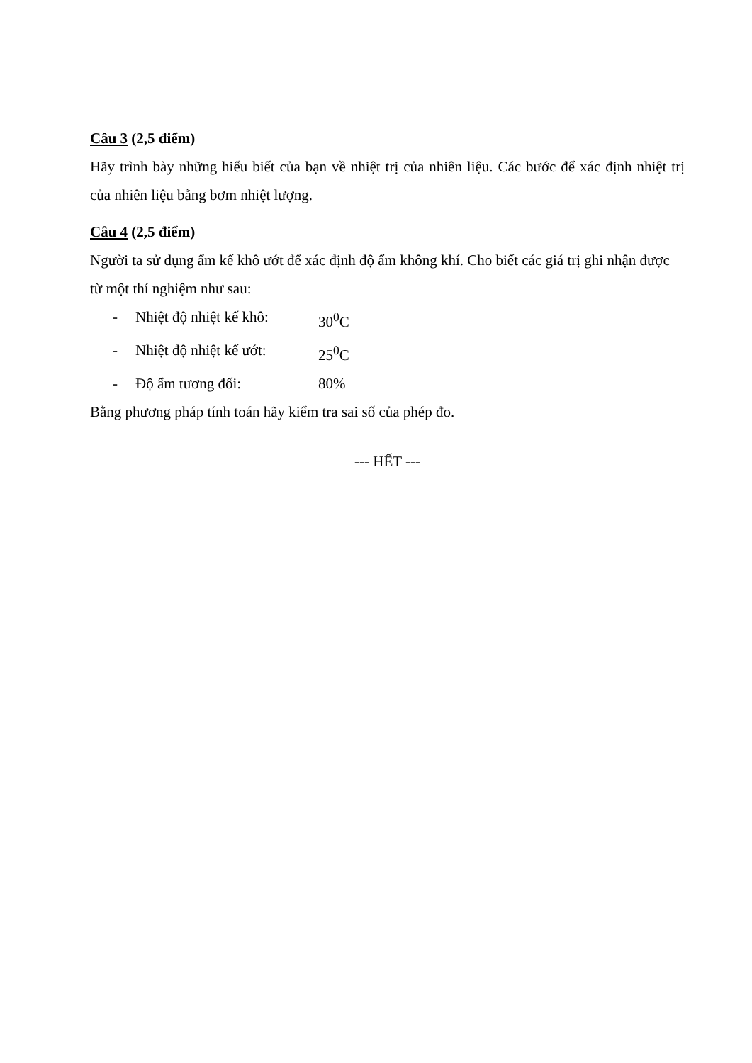Câu 3 (2,5 điểm)
Hãy trình bày những hiểu biết của bạn về nhiệt trị của nhiên liệu. Các bước để xác định nhiệt trị của nhiên liệu bằng bơm nhiệt lượng.
Câu 4 (2,5 điểm)
Người ta sử dụng ẩm kế khô ướt để xác định độ ẩm không khí. Cho biết các giá trị ghi nhận được từ một thí nghiệm như sau:
- Nhiệt độ nhiệt kế khô: 30<sup>0</sup>C
- Nhiệt độ nhiệt kế ướt: 25<sup>0</sup>C
- Độ ẩm tương đối: 80%
Bằng phương pháp tính toán hãy kiểm tra sai số của phép đo.
--- HẾT ---